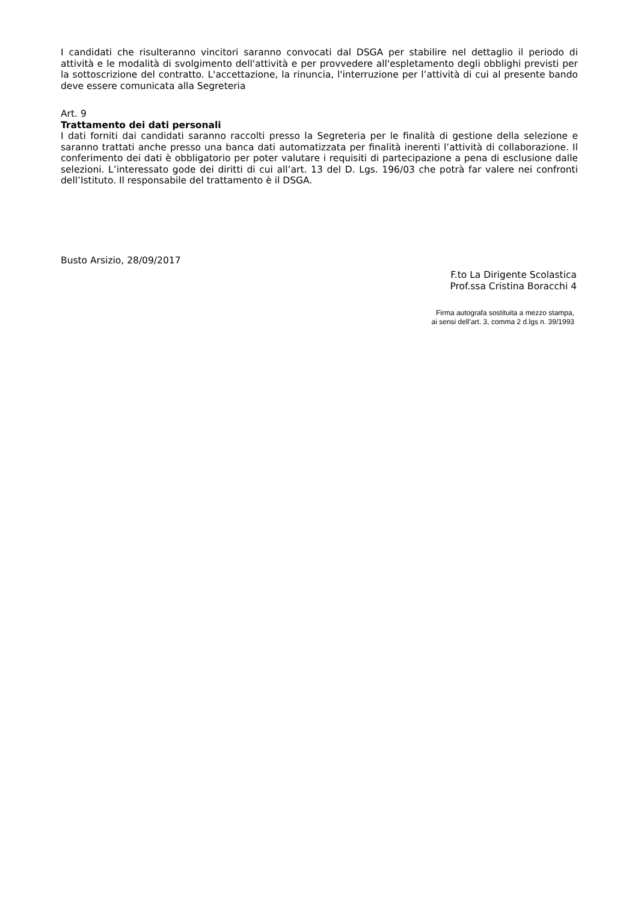I candidati che risulteranno vincitori saranno convocati dal DSGA per stabilire nel dettaglio il periodo di attività e le modalità di svolgimento dell'attività e per provvedere all'espletamento degli obblighi previsti per la sottoscrizione del contratto. L'accettazione, la rinuncia, l'interruzione per l’attività di cui al presente bando deve essere comunicata alla Segreteria
Art. 9
Trattamento dei dati personali
I dati forniti dai candidati saranno raccolti presso la Segreteria per le finalità di gestione della selezione e saranno trattati anche presso una banca dati automatizzata per finalità inerenti l’attività di collaborazione. Il conferimento dei dati è obbligatorio per poter valutare i requisiti di partecipazione a pena di esclusione dalle selezioni. L’interessato gode dei diritti di cui all’art. 13 del D. Lgs. 196/03 che potrà far valere nei confronti dell’Istituto. Il responsabile del trattamento è il DSGA.
Busto Arsizio, 28/09/2017
F.to La Dirigente Scolastica
Prof.ssa Cristina Boracchi 4
Firma autografa sostituita a mezzo stampa,
ai sensi dell’art. 3, comma 2 d.lgs n. 39/1993